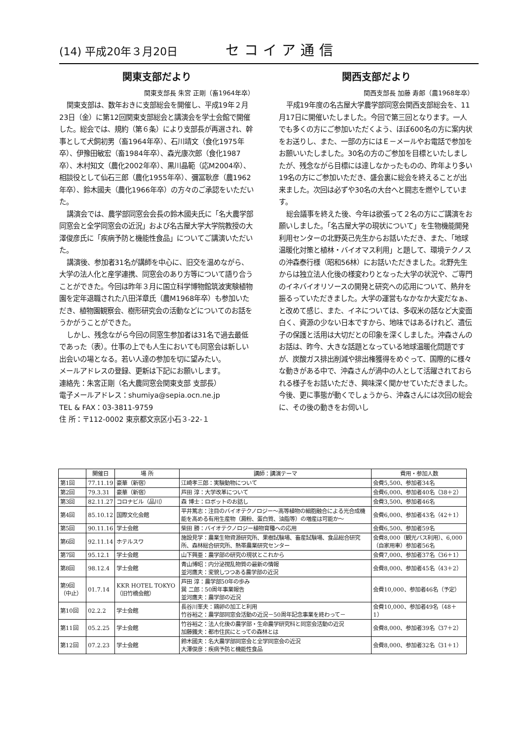(14) 平成20年３月20日 セコイア通信
関東支部だより
関東支部長 朱宮 正剛（畜1964年卒）
関東支部は、数年おきに支部総会を開催し、平成19年２月23日（金）に第12回関東支部総会と講演会を学士会館で開催した。総会では、規約（第６条）により支部長が再選され、幹事として犬飼初男（畜1964年卒）、石川靖文（食化1975年卒）、伊豫田敏宏（畜1984年卒）、森光康次郎（食化1987卒）、木村知文（農化2002年卒）、黒川晶範（応M2004卒）、相談役として仙石三郎（農化1955年卒）、彌冨耿彦（農1962年卒）、鈴木國夫（農化1966年卒）の方々のご承認をいただいた。
講演会では、農学部同窓会会長の鈴木國夫氏に「名大農学部同窓会と全学同窓会の近況」および名古屋大学大学院教授の大澤俊彦氏に「疾病予防と機能性食品」についてご講演いただいた。
講演後、参加者31名が講師を中心に、旧交を温めながら、大学の法人化と産学連携、同窓会のあり方等について語り合うことができた。今回は昨年３月に国立科学博物館筑波実験植物園を定年退職された八田洋章氏（農M1968年卒）も参加いただき、植物園観察会、樹形研究会の活動などについてのお話をうかがうことができた。
しかし、残念ながら今回の同窓生参加者は31名で過去最低であった（表）。仕事の上でも人生においても同窓会は新しい出会いの場となる。若い人達の参加を切に望みたい。
メールアドレスの登録、更新は下記にお願いします。
連絡先：朱宮正剛（名大農同窓会関東支部 支部長）
電子メールアドレス：shumiya@sepia.ocn.ne.jp
TEL & FAX：03-3811-9759
住 所：〒112-0002 東京都文京区小石３-22-１
関西支部だより
関西支部長 加藤 寿郎（農1968年卒）
平成19年度の名古屋大学農学部同窓会関西支部総会を、11月17日に開催いたしました。今回で第三回となります。一人でも多くの方にご参加いただくよう、ほぼ600名の方に案内状をお送りし、また、一部の方にはＥ－メールやお電話で参加をお願いいたしました。30名の方のご参加を目標といたしましたが、残念ながら目標には達しなかったものの、昨年より多い19名の方にご参加いただき、盛会裏に総会を終えることが出来ました。次回は必ずや30名の大台へと闘志を燃やしています。
総会議事を終えた後、今年は欲張って２名の方にご講演をお願いしました。「名古屋大学の現状について」を生物機能開発利用センターの北野英己先生からお話いただき、また、「地球温暖化対策と植林・バイオマス利用」と題して、環境テクノスの沖森泰行様（昭和56林）にお話いただきました。北野先生からは独立法人化後の様変わりとなった大学の状況や、ご専門のイネバイオリソースの開発と研究への応用について、熱弁を振るっていただきました。大学の運営もなかなか大変だなぁ、と改めて感じ、また、イネについては、多収米の話など大変面白く、資源の少ない日本ですから、地味ではあるけれど、遺伝子の保護と活用は大切だとの印象を深くしました。沖森さんのお話は、昨今、大きな話題となっている地球温暖化問題ですが、炭酸ガス排出削減や排出権獲得をめぐって、国際的に様々な動きがある中で、沖森さんが渦中の人として活躍されておられる様子をお話いただき、興味深く聞かせていただきました。今後、更に事態が動くでしょうから、沖森さんには次回の総会に、その後の動きをお伺いし
| | 開催日 | 場 所 | 講師：講演テーマ | 費用・参加人数 |
| --- | --- | --- | --- | --- |
| 第1回 | 77.11.19 | 豪華（新宿） | 江崎孝三郎：実験動物について | 会費5,500、参加者34名 |
| 第2回 | 79.3.31 | 豪華（新宿） | 芦田 淳：大学改革について | 会費6,000、参加者40名（38＋2） |
| 第3回 | 82.11.27 | コロナビル（品川） | 森 博士：ロボットのお話し | 会費3,500、参加者46名 |
| 第4回 | 85.10.12 | 国際文化会館 | 平井篤志：注目のバイオテクノロジー～高等植物の細胞融合による光合成機能を高める有用生産物（澱粉、蛋白質、油脂等）の増産は可能か～ | 会費6,000、参加者43名（42＋1） |
| 第5回 | 90.11.16 | 学士会館 | 柴田 勝：バイオテクノロジー植物育種への応用 | 会費6,500、参加者59名 |
| 第6回 | 92.11.14 | ホテルスワ | 施設見学：農業生物資源研究所、果樹試験場、畜産試験場、食品総合研究所、森林総合研究所、熱帯農業研究センター | 会費8,000（観光バス利用）、6,000（自家用車）参加者56名 |
| 第7回 | 95.12.1 | 学士会館 | 山下興亜：農学部の研究の現状とこれから | 会費7,000、参加者37名（36＋1） |
| 第8回 | 98.12.4 | 学士会館 | 青山博昭：内分泌撹乱物質の最新の情報 並河鷹夫：変貌しつつある農学部の近況 | 会費8,000、参加者45名（43＋2） |
| 第9回（中止） | 01.7.14 | KKR HOTEL TOKYO（旧竹橋会館） | 芦田 淳：農学部50年の歩み 巽 二郎：50周年事業報告 並河鷹夫：農学部の近況 | 会費10,000、参加者46名（予定） |
| 第10回 | 02.2.2 | 学士会館 | 長谷川峯夫：鶏卵の加工と利用 竹谷裕之：農学部同窓会活動の近況－50周年記念事業を終わって－ | 会費10,000、参加者49名（48＋1） |
| 第11回 | 05.2.25 | 学士会館 | 竹谷裕之：法人化後の農学部・生命農学研究科と同窓会活動の近況 加藤鐵夫：都市住民にとっての森林とは | 会費8,000、参加者39名（37＋2） |
| 第12回 | 07.2.23 | 学士会館 | 鈴木國夫：名大農学部同窓会と全学同窓会の近況 大澤俊彦：疾病予防と機能性食品 | 会費8,000、参加者32名（31＋1） |